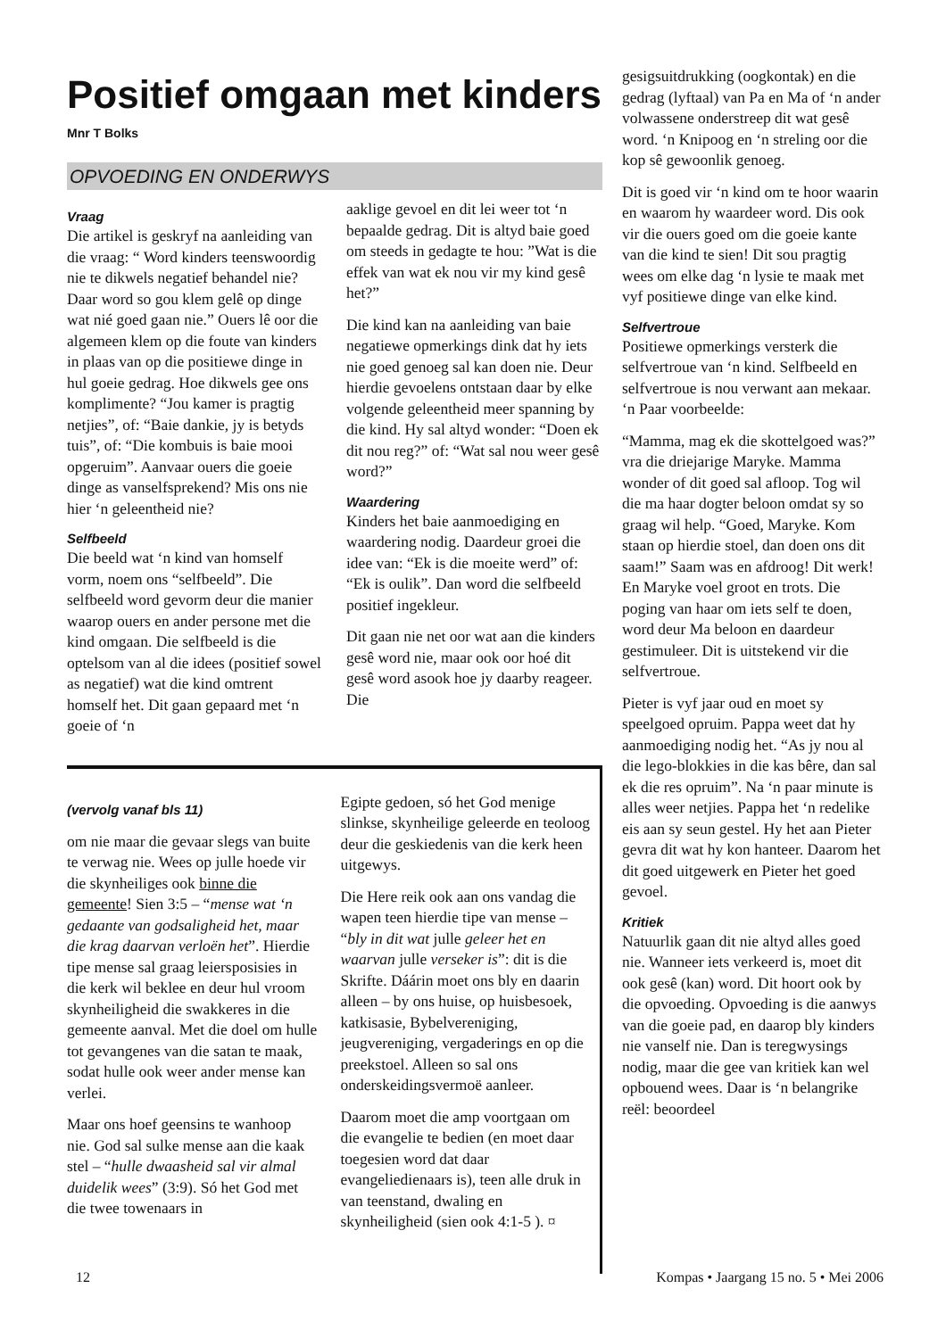Positief omgaan met kinders
Mnr T Bolks
OPVOEDING EN ONDERWYS
Vraag
Die artikel is geskryf na aanleiding van die vraag: “ Word kinders teenswoordig nie te dikwels negatief behandel nie? Daar word so gou klem gelê op dinge wat nié goed gaan nie.” Ouers lê oor die algemeen klem op die foute van kinders in plaas van op die positiewe dinge in hul goeie gedrag. Hoe dikwels gee ons komplimente? “Jou kamer is pragtig netjies”, of: “Baie dankie, jy is betyds tuis”, of: “Die kombuis is baie mooi opgeruim”. Aanvaar ouers die goeie dinge as vanselfsprekend? Mis ons nie hier ‘n geleentheid nie?
Selfbeeld
Die beeld wat ‘n kind van homself vorm, noem ons “selfbeeld”. Die selfbeeld word gevorm deur die manier waarop ouers en ander persone met die kind omgaan. Die selfbeeld is die optelsom van al die idees (positief sowel as negatief) wat die kind omtrent homself het. Dit gaan gepaard met ‘n goeie of ‘n
aaklige gevoel en dit lei weer tot ‘n bepaalde gedrag. Dit is altyd baie goed om steeds in gedagte te hou: ”Wat is die effek van wat ek nou vir my kind gesê het?”
Die kind kan na aanleiding van baie negatiewe opmerkings dink dat hy iets nie goed genoeg sal kan doen nie. Deur hierdie gevoelens ontstaan daar by elke volgende geleentheid meer spanning by die kind. Hy sal altyd wonder: “Doen ek dit nou reg?” of: “Wat sal nou weer gesê word?”
Waardering
Kinders het baie aanmoediging en waardering nodig. Daardeur groei die idee van: “Ek is die moeite werd” of: “Ek is oulik”. Dan word die selfbeeld positief ingekleur.
Dit gaan nie net oor wat aan die kinders gesê word nie, maar ook oor hoé dit gesê word asook hoe jy daarby reageer. Die
(vervolg vanaf bls 11)
om nie maar die gevaar slegs van buite te verwag nie. Wees op julle hoede vir die skynheiliges ook binne die gemeente! Sien 3:5 – “mense wat ‘n gedaante van godsaligheid het, maar die krag daarvan verloën het”. Hierdie tipe mense sal graag leiersposisies in die kerk wil beklee en deur hul vroom skynheiligheid die swakkeres in die gemeente aanval. Met die doel om hulle tot gevangenes van die satan te maak, sodat hulle ook weer ander mense kan verlei.
Maar ons hoef geensins te wanhoop nie. God sal sulke mense aan die kaak stel – “hulle dwaasheid sal vir almal duidelik wees” (3:9). Só het God met die twee towenaars in
Egipte gedoen, só het God menige slinkse, skynheilige geleerde en teoloog deur die geskiedenis van die kerk heen uitgewys.
Die Here reik ook aan ons vandag die wapen teen hierdie tipe van mense – “bly in dit wat julle geleer het en waarvan julle verseker is”: dit is die Skrifte. Dáárin moet ons bly en daarin alleen – by ons huise, op huisbesoek, katkisasie, Bybelvereniging, jeugvereniging, vergaderings en op die preekstoel. Alleen so sal ons onderskeidingsvermoë aanleer.
Daarom moet die amp voortgaan om die evangelie te bedien (en moet daar toegesien word dat daar evangeliedienaars is), teen alle druk in van teenstand, dwaling en skynheiligheid (sien ook 4:1-5 ). ¤
gesigsuitdrukking (oogkontak) en die gedrag (lyftaal) van Pa en Ma of ‘n ander volwassene onderstreep dit wat gesê word. ‘n Knipoog en ‘n streling oor die kop sê gewoonlik genoeg.
Dit is goed vir ‘n kind om te hoor waarin en waarom hy waardeer word. Dis ook vir die ouers goed om die goeie kante van die kind te sien! Dit sou pragtig wees om elke dag ‘n lysie te maak met vyf positiewe dinge van elke kind.
Selfvertroue
Positiewe opmerkings versterk die selfvertroue van ‘n kind. Selfbeeld en selfvertroue is nou verwant aan mekaar. ‘n Paar voorbeelde:
“Mamma, mag ek die skottelgoed was?” vra die driejarige Maryke. Mamma wonder of dit goed sal afloop. Tog wil die ma haar dogter beloon omdat sy so graag wil help. “Goed, Maryke. Kom staan op hierdie stoel, dan doen ons dit saam!” Saam was en afdroog! Dit werk! En Maryke voel groot en trots. Die poging van haar om iets self te doen, word deur Ma beloon en daardeur gestimuleer. Dit is uitstekend vir die selfvertroue.
Pieter is vyf jaar oud en moet sy speelgoed opruim. Pappa weet dat hy aanmoediging nodig het. “As jy nou al die lego-blokkies in die kas bêre, dan sal ek die res opruim”. Na ‘n paar minute is alles weer netjies. Pappa het ‘n redelike eis aan sy seun gestel. Hy het aan Pieter gevra dit wat hy kon hanteer. Daarom het dit goed uitgewerk en Pieter het goed gevoel.
Kritiek
Natuurlik gaan dit nie altyd alles goed nie. Wanneer iets verkeerd is, moet dit ook gesê (kan) word. Dit hoort ook by die opvoeding. Opvoeding is die aanwys van die goeie pad, en daarop bly kinders nie vanself nie. Dan is teregwysings nodig, maar die gee van kritiek kan wel opbouend wees. Daar is ‘n belangrike reël: beoordeel
12 Kompas • Jaargang 15 no. 5 • Mei 2006